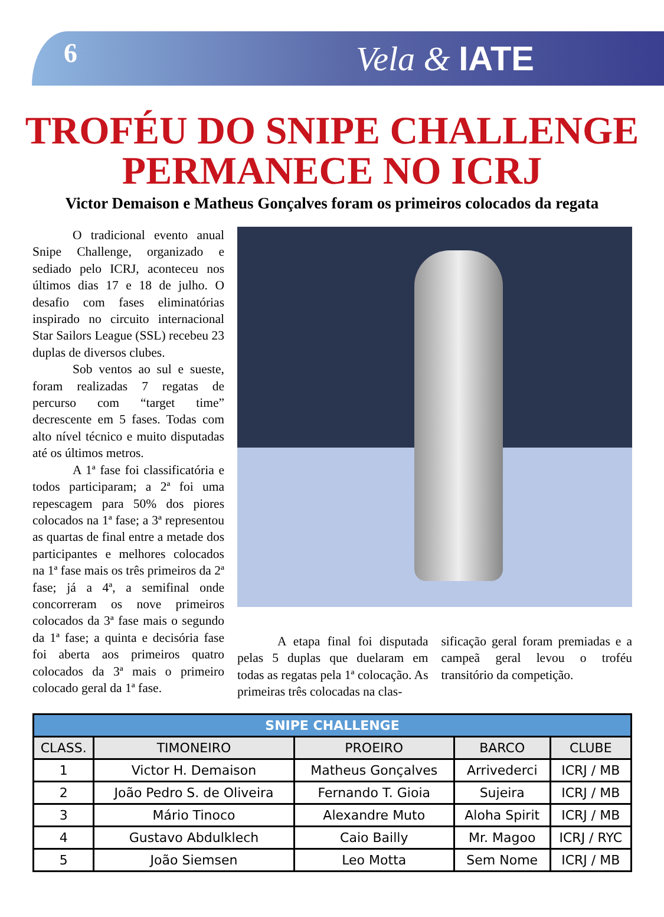6 Vela & IATE
TROFÉU DO SNIPE CHALLENGE PERMANECE NO ICRJ
Victor Demaison e Matheus Gonçalves foram os primeiros colocados da regata
O tradicional evento anual Snipe Challenge, organizado e sediado pelo ICRJ, aconteceu nos últimos dias 17 e 18 de julho. O desafio com fases eliminatórias inspirado no circuito internacional Star Sailors League (SSL) recebeu 23 duplas de diversos clubes.
Sob ventos ao sul e sueste, foram realizadas 7 regatas de percurso com “target time” decrescente em 5 fases. Todas com alto nível técnico e muito disputadas até os últimos metros.
A 1ª fase foi classificatória e todos participaram; a 2ª foi uma repescagem para 50% dos piores colocados na 1ª fase; a 3ª representou as quartas de final entre a metade dos participantes e melhores colocados na 1ª fase mais os três primeiros da 2ª fase; já a 4ª, a semifinal onde concorreram os nove primeiros colocados da 3ª fase mais o segundo da 1ª fase; a quinta e decisória fase foi aberta aos primeiros quatro colocados da 3ª mais o primeiro colocado geral da 1ª fase.
A etapa final foi disputada pelas 5 duplas que duelaram em todas as regatas pela 1ª colocação. As primeiras três colocadas na clas-
sificação geral foram premiadas e a campeã geral levou o troféu transitório da competição.
| SNIPE CHALLENGE | | | | |
| --- | --- | --- | --- | --- |
| CLASS. | TIMONEIRO | PROEIRO | BARCO | CLUBE |
| 1 | Victor H. Demaison | Matheus Gonçalves | Arrivederci | ICRJ / MB |
| 2 | João Pedro S. de Oliveira | Fernando T. Gioia | Sujeira | ICRJ / MB |
| 3 | Mário Tinoco | Alexandre Muto | Aloha Spirit | ICRJ / MB |
| 4 | Gustavo Abdulklech | Caio Bailly | Mr. Magoo | ICRJ / RYC |
| 5 | João Siemsen | Leo Motta | Sem Nome | ICRJ / MB |